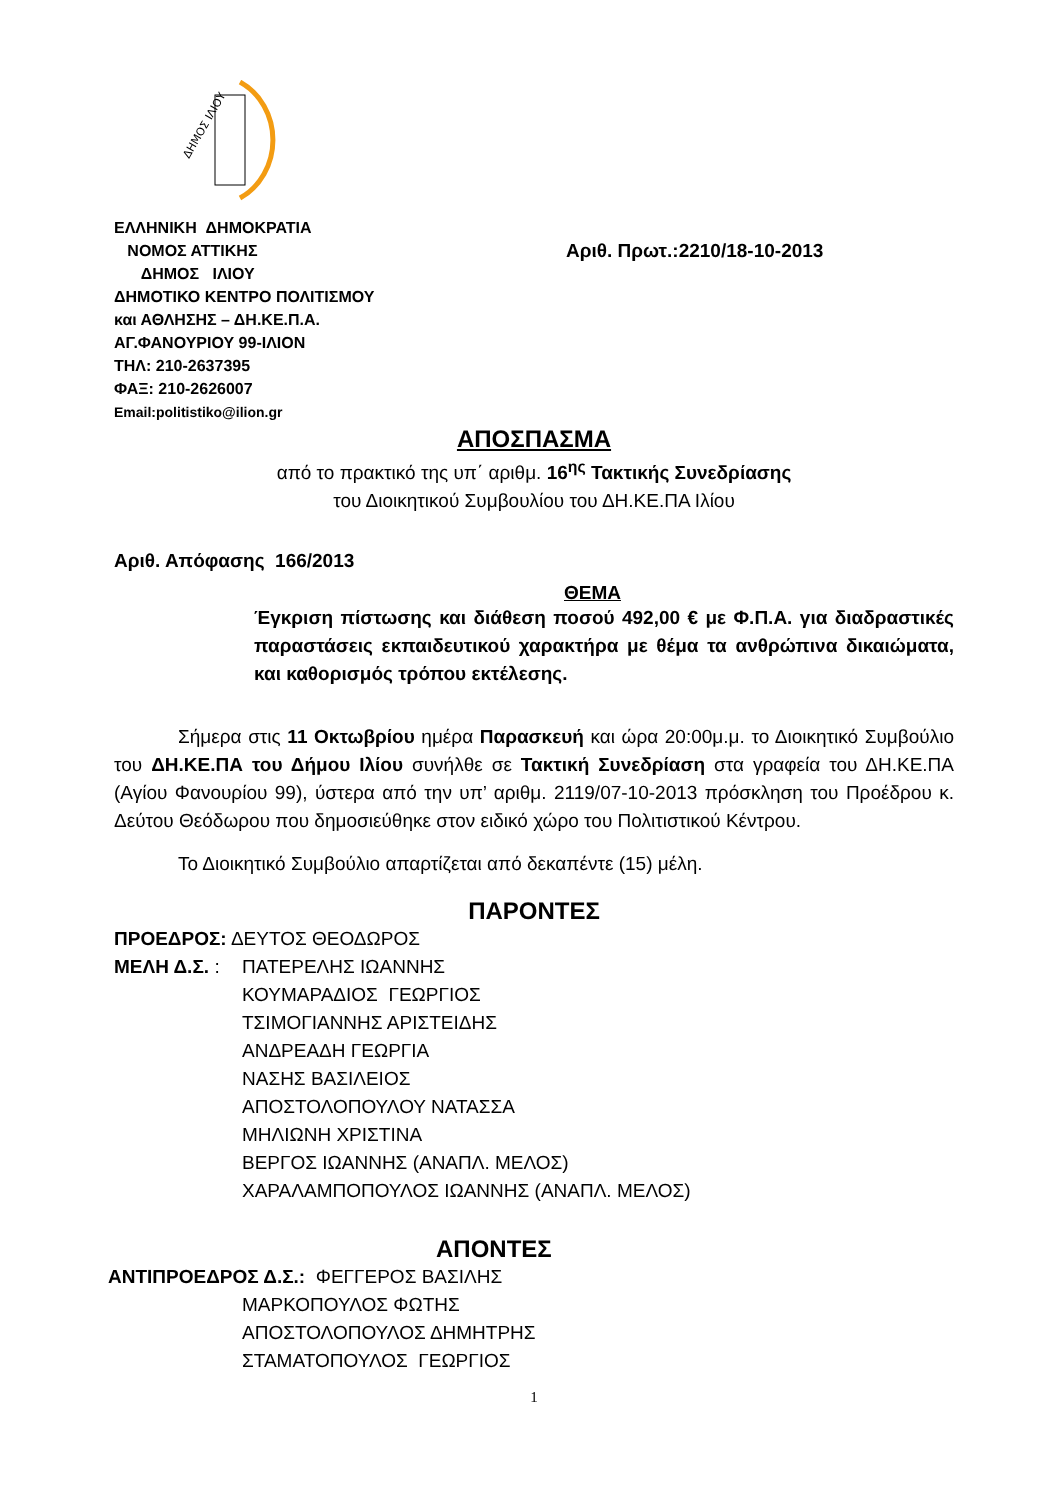ΔΗΜΟΣ ΙΛΙΟΥ
ΕΛΛΗΝΙΚΗ ΔΗΜΟΚΡΑΤΙΑ
ΝΟΜΟΣ ΑΤΤΙΚΗΣ
ΔΗΜΟΣ ΙΛΙΟΥ
ΔΗΜΟΤΙΚΟ ΚΕΝΤΡΟ ΠΟΛΙΤΙΣΜΟΥ
και ΑΘΛΗΣΗΣ – ΔΗ.ΚΕ.Π.Α.
ΑΓ.ΦΑΝΟΥΡΙΟΥ 99-ΙΛΙΟΝ
ΤΗΛ: 210-2637395
ΦΑΞ: 210-2626007
Email:politistiko@ilion.gr
Αριθ. Πρωτ.:2210/18-10-2013
ΑΠΟΣΠΑΣΜΑ
από το πρακτικό της υπ΄ αριθμ. 16<sup>ης</sup> Τακτικής Συνεδρίασης
του Διοικητικού Συμβουλίου του ΔΗ.ΚΕ.ΠΑ Ιλίου
Αριθ. Απόφασης 166/2013
ΘΕΜΑ
Έγκριση πίστωσης και διάθεση ποσού 492,00 € με Φ.Π.Α. για διαδραστικές παραστάσεις εκπαιδευτικού χαρακτήρα με θέμα τα ανθρώπινα δικαιώματα, και καθορισμός τρόπου εκτέλεσης.
Σήμερα στις 11 Οκτωβρίου ημέρα Παρασκευή και ώρα 20:00μ.μ. το Διοικητικό Συμβούλιο του ΔΗ.ΚΕ.ΠΑ του Δήμου Ιλίου συνήλθε σε Τακτική Συνεδρίαση στα γραφεία του ΔΗ.ΚΕ.ΠΑ (Αγίου Φανουρίου 99), ύστερα από την υπ’ αριθμ. 2119/07-10-2013 πρόσκληση του Προέδρου κ. Δεύτου Θεόδωρου που δημοσιεύθηκε στον ειδικό χώρο του Πολιτιστικού Κέντρου.
Το Διοικητικό Συμβούλιο απαρτίζεται από δεκαπέντε (15) μέλη.
ΠΑΡΟΝΤΕΣ
ΠΡΟΕΔΡΟΣ: ΔΕΥΤΟΣ ΘΕΟΔΩΡΟΣ
ΜΕΛΗ Δ.Σ. : ΠΑΤΕΡΕΛΗΣ ΙΩΑΝΝΗΣ
ΚΟΥΜΑΡΑΔΙΟΣ ΓΕΩΡΓΙΟΣ
ΤΣΙΜΟΓΙΑΝΝΗΣ ΑΡΙΣΤΕΙΔΗΣ
ΑΝΔΡΕΑΔΗ ΓΕΩΡΓΙΑ
ΝΑΣΗΣ ΒΑΣΙΛΕΙΟΣ
ΑΠΟΣΤΟΛΟΠΟΥΛΟΥ ΝΑΤΑΣΣΑ
ΜΗΛΙΩΝΗ ΧΡΙΣΤΙΝΑ
ΒΕΡΓΟΣ ΙΩΑΝΝΗΣ (ΑΝΑΠΛ. ΜΕΛΟΣ)
ΧΑΡΑΛΑΜΠΟΠΟΥΛΟΣ ΙΩΑΝΝΗΣ (ΑΝΑΠΛ. ΜΕΛΟΣ)
ΑΠΟΝΤΕΣ
ΑΝΤΙΠΡΟΕΔΡΟΣ Δ.Σ.: ΦΕΓΓΕΡΟΣ ΒΑΣΙΛΗΣ
ΜΑΡΚΟΠΟΥΛΟΣ ΦΩΤΗΣ
ΑΠΟΣΤΟΛΟΠΟΥΛΟΣ ΔΗΜΗΤΡΗΣ
ΣΤΑΜΑΤΟΠΟΥΛΟΣ ΓΕΩΡΓΙΟΣ
1